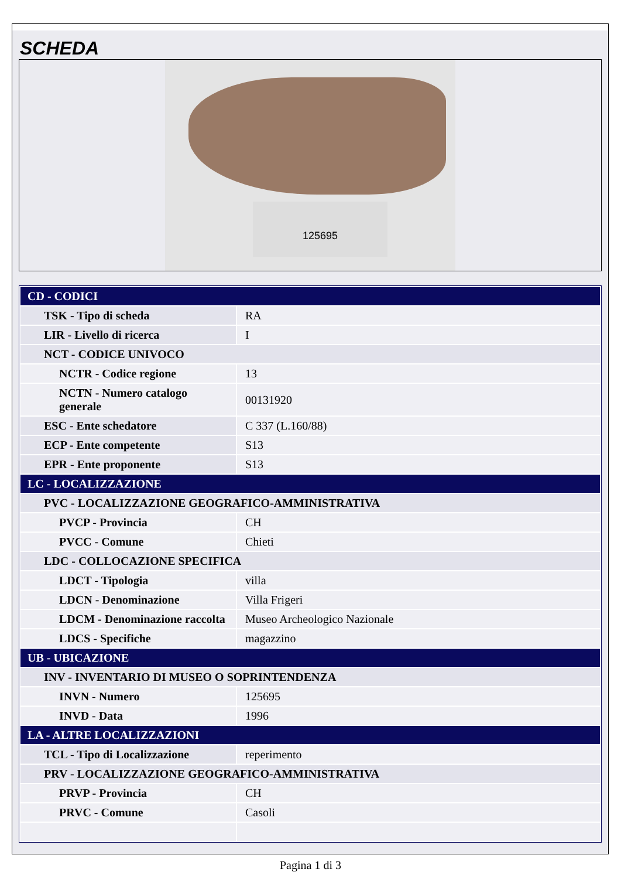SCHEDA
125695
| CD - CODICI | |
| TSK - Tipo di scheda | RA |
| LIR - Livello di ricerca | I |
| NCT - CODICE UNIVOCO | |
| NCTR - Codice regione | 13 |
| NCTN - Numero catalogo generale | 00131920 |
| ESC - Ente schedatore | C 337 (L.160/88) |
| ECP - Ente competente | S13 |
| EPR - Ente proponente | S13 |
| LC - LOCALIZZAZIONE | |
| PVC - LOCALIZZAZIONE GEOGRAFICO-AMMINISTRATIVA | |
| PVCP - Provincia | CH |
| PVCC - Comune | Chieti |
| LDC - COLLOCAZIONE SPECIFICA | |
| LDCT - Tipologia | villa |
| LDCN - Denominazione | Villa Frigeri |
| LDCM - Denominazione raccolta | Museo Archeologico Nazionale |
| LDCS - Specifiche | magazzino |
| UB - UBICAZIONE | |
| INV - INVENTARIO DI MUSEO O SOPRINTENDENZA | |
| INVN - Numero | 125695 |
| INVD - Data | 1996 |
| LA - ALTRE LOCALIZZAZIONI | |
| TCL - Tipo di Localizzazione | reperimento |
| PRV - LOCALIZZAZIONE GEOGRAFICO-AMMINISTRATIVA | |
| PRVP - Provincia | CH |
| PRVC - Comune | Casoli |
Pagina 1 di 3